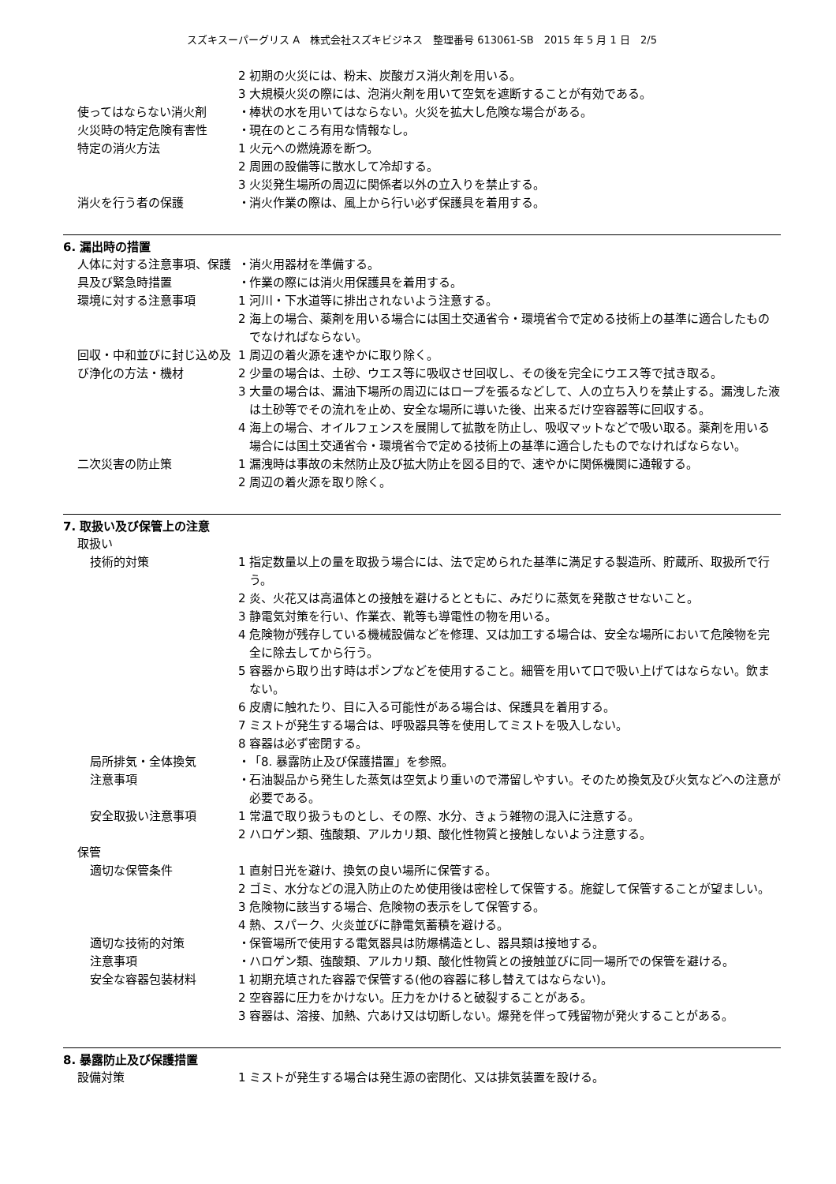スズキスーパーグリス A　株式会社スズキビジネス　整理番号 613061-SB　2015 年 5 月 1 日　2/5
2 初期の火災には、粉末、炭酸ガス消火剤を用いる。
3 大規模火災の際には、泡消火剤を用いて空気を遮断することが有効である。
使ってはならない消火剤 ・
棒状の水を用いてはならない。火災を拡大し危険な場合がある。
火災時の特定危険有害性 ・
現在のところ有用な情報なし。
特定の消火方法 1 火元への燃焼源を断つ。
2 周囲の設備等に散水して冷却する。
3 火災発生場所の周辺に関係者以外の立入りを禁止する。
消火を行う者の保護 ・
消火作業の際は、風上から行い必ず保護具を着用する。
6. 漏出時の措置
人体に対する注意事項、保護 ・
消火用器材を準備する。
具及び緊急時措置 ・
作業の際には消火用保護具を着用する。
環境に対する注意事項 1 河川・下水道等に排出されないよう注意する。
2 海上の場合、薬剤を用いる場合には国土交通省令・環境省令で定める技術上の基準に適合したものでなければならない。
回収・中和並びに封じ込め及 1 周辺の着火源を速やかに取り除く。
び浄化の方法・機材 2 少量の場合は、土砂、ウエス等に吸収させ回収し、その後を完全にウエス等で拭き取る。
3 大量の場合は、漏油下場所の周辺にはロープを張るなどして、人の立ち入りを禁止する。漏洩した液は土砂等でその流れを止め、安全な場所に導いた後、出来るだけ空容器等に回収する。
4 海上の場合、オイルフェンスを展開して拡散を防止し、吸収マットなどで吸い取る。薬剤を用いる場合には国土交通省令・環境省令で定める技術上の基準に適合したものでなければならない。
二次災害の防止策 1 漏洩時は事故の未然防止及び拡大防止を図る目的で、速やかに関係機関に通報する。
2 周辺の着火源を取り除く。
7. 取扱い及び保管上の注意
取扱い
技術的対策 1 指定数量以上の量を取扱う場合には、法で定められた基準に満足する製造所、貯蔵所、取扱所で行う。
2 炎、火花又は高温体との接触を避けるとともに、みだりに蒸気を発散させないこと。
3 静電気対策を行い、作業衣、靴等も導電性の物を用いる。
4 危険物が残存している機械設備などを修理、又は加工する場合は、安全な場所において危険物を完全に除去してから行う。
5 容器から取り出す時はポンプなどを使用すること。細管を用いて口で吸い上げてはならない。飲まない。
6 皮膚に触れたり、目に入る可能性がある場合は、保護具を着用する。
7 ミストが発生する場合は、呼吸器具等を使用してミストを吸入しない。
8 容器は必ず密閉する。
局所排気・全体換気 ・
「8. 暴露防止及び保護措置」を参照。
注意事項 ・
石油製品から発生した蒸気は空気より重いので滞留しやすい。そのため換気及び火気などへの注意が必要である。
安全取扱い注意事項 1 常温で取り扱うものとし、その際、水分、きょう雑物の混入に注意する。
2 ハロゲン類、強酸類、アルカリ類、酸化性物質と接触しないよう注意する。
保管
適切な保管条件 1 直射日光を避け、換気の良い場所に保管する。
2 ゴミ、水分などの混入防止のため使用後は密栓して保管する。施錠して保管することが望ましい。
3 危険物に該当する場合、危険物の表示をして保管する。
4 熱、スパーク、火炎並びに静電気蓄積を避ける。
適切な技術的対策 ・
保管場所で使用する電気器具は防爆構造とし、器具類は接地する。
注意事項 ・
ハロゲン類、強酸類、アルカリ類、酸化性物質との接触並びに同一場所での保管を避ける。
安全な容器包装材料 1 初期充填された容器で保管する(他の容器に移し替えてはならない)。
2 空容器に圧力をかけない。圧力をかけると破裂することがある。
3 容器は、溶接、加熱、穴あけ又は切断しない。爆発を伴って残留物が発火することがある。
8. 暴露防止及び保護措置
設備対策 1 ミストが発生する場合は発生源の密閉化、又は排気装置を設ける。